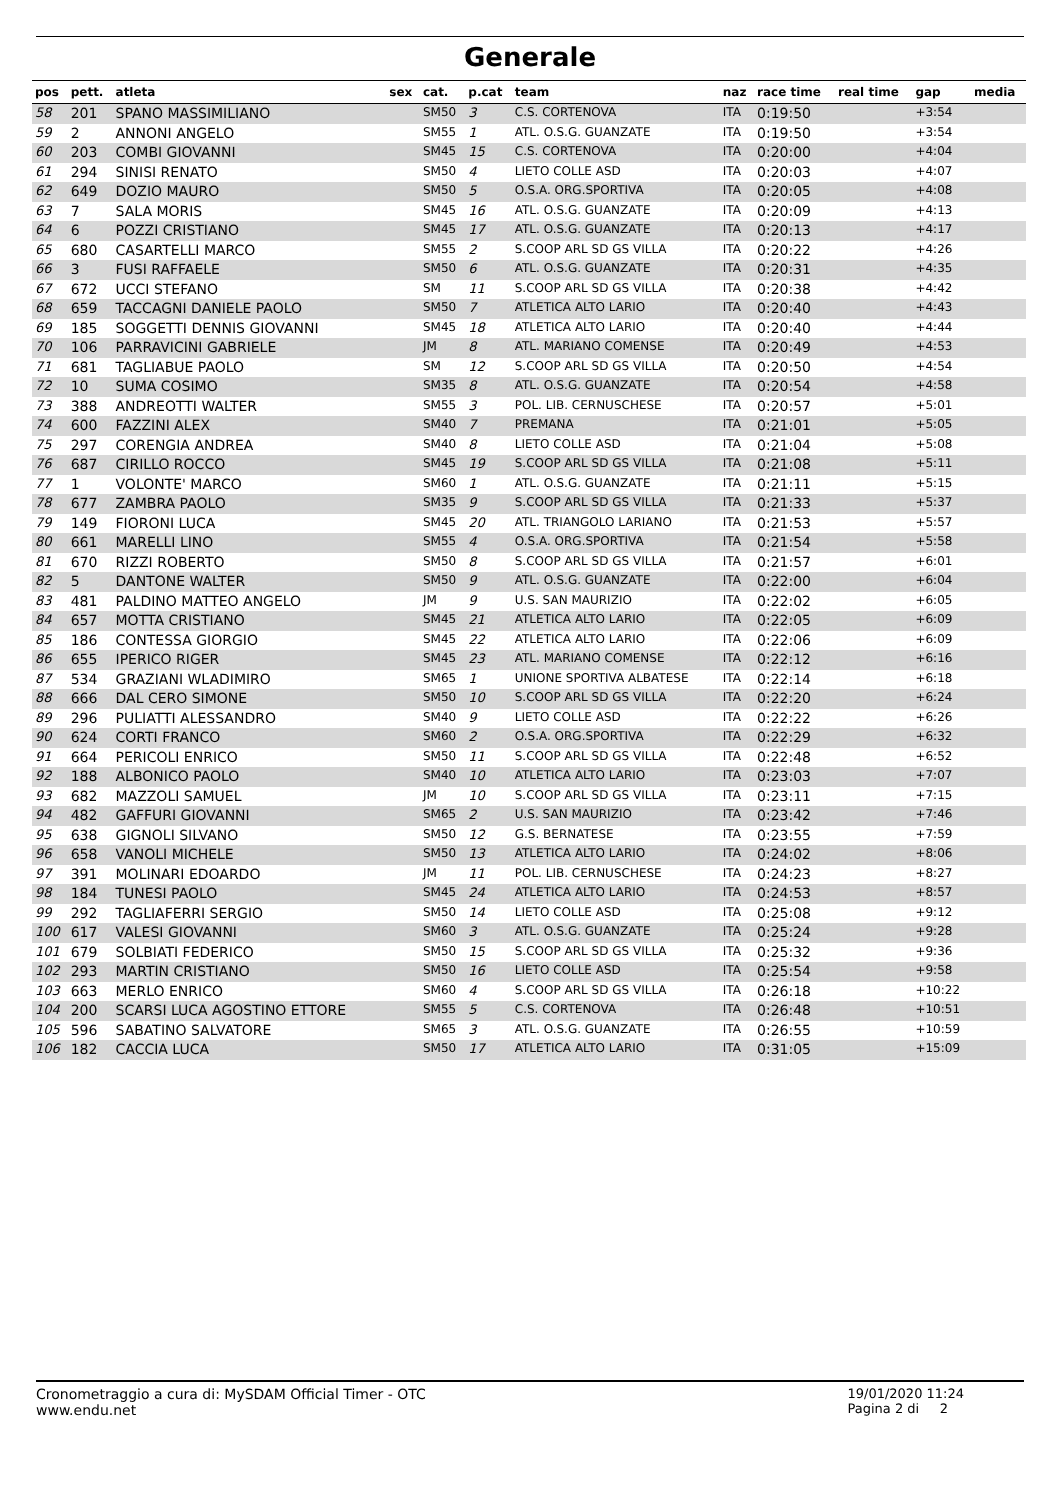Generale
| pos | pett. | atleta | sex | cat. | p.cat | team | naz | race time | real time | gap | media |
| --- | --- | --- | --- | --- | --- | --- | --- | --- | --- | --- | --- |
| 58 | 201 | SPANO MASSIMILIANO | | SM50 | 3 | C.S. CORTENOVA | ITA | 0:19:50 | | +3:54 | |
| 59 | 2 | ANNONI ANGELO | | SM55 | 1 | ATL. O.S.G. GUANZATE | ITA | 0:19:50 | | +3:54 | |
| 60 | 203 | COMBI GIOVANNI | | SM45 | 15 | C.S. CORTENOVA | ITA | 0:20:00 | | +4:04 | |
| 61 | 294 | SINISI RENATO | | SM50 | 4 | LIETO COLLE ASD | ITA | 0:20:03 | | +4:07 | |
| 62 | 649 | DOZIO MAURO | | SM50 | 5 | O.S.A. ORG.SPORTIVA | ITA | 0:20:05 | | +4:08 | |
| 63 | 7 | SALA MORIS | | SM45 | 16 | ATL. O.S.G. GUANZATE | ITA | 0:20:09 | | +4:13 | |
| 64 | 6 | POZZI CRISTIANO | | SM45 | 17 | ATL. O.S.G. GUANZATE | ITA | 0:20:13 | | +4:17 | |
| 65 | 680 | CASARTELLI MARCO | | SM55 | 2 | S.COOP ARL SD GS VILLA | ITA | 0:20:22 | | +4:26 | |
| 66 | 3 | FUSI RAFFAELE | | SM50 | 6 | ATL. O.S.G. GUANZATE | ITA | 0:20:31 | | +4:35 | |
| 67 | 672 | UCCI STEFANO | | SM | 11 | S.COOP ARL SD GS VILLA | ITA | 0:20:38 | | +4:42 | |
| 68 | 659 | TACCAGNI DANIELE PAOLO | | SM50 | 7 | ATLETICA ALTO LARIO | ITA | 0:20:40 | | +4:43 | |
| 69 | 185 | SOGGETTI DENNIS GIOVANNI | | SM45 | 18 | ATLETICA ALTO LARIO | ITA | 0:20:40 | | +4:44 | |
| 70 | 106 | PARRAVICINI GABRIELE | | JM | 8 | ATL. MARIANO COMENSE | ITA | 0:20:49 | | +4:53 | |
| 71 | 681 | TAGLIABUE PAOLO | | SM | 12 | S.COOP ARL SD GS VILLA | ITA | 0:20:50 | | +4:54 | |
| 72 | 10 | SUMA COSIMO | | SM35 | 8 | ATL. O.S.G. GUANZATE | ITA | 0:20:54 | | +4:58 | |
| 73 | 388 | ANDREOTTI WALTER | | SM55 | 3 | POL. LIB. CERNUSCHESE | ITA | 0:20:57 | | +5:01 | |
| 74 | 600 | FAZZINI ALEX | | SM40 | 7 | PREMANA | ITA | 0:21:01 | | +5:05 | |
| 75 | 297 | CORENGIA ANDREA | | SM40 | 8 | LIETO COLLE ASD | ITA | 0:21:04 | | +5:08 | |
| 76 | 687 | CIRILLO ROCCO | | SM45 | 19 | S.COOP ARL SD GS VILLA | ITA | 0:21:08 | | +5:11 | |
| 77 | 1 | VOLONTE' MARCO | | SM60 | 1 | ATL. O.S.G. GUANZATE | ITA | 0:21:11 | | +5:15 | |
| 78 | 677 | ZAMBRA PAOLO | | SM35 | 9 | S.COOP ARL SD GS VILLA | ITA | 0:21:33 | | +5:37 | |
| 79 | 149 | FIORONI LUCA | | SM45 | 20 | ATL. TRIANGOLO LARIANO | ITA | 0:21:53 | | +5:57 | |
| 80 | 661 | MARELLI LINO | | SM55 | 4 | O.S.A. ORG.SPORTIVA | ITA | 0:21:54 | | +5:58 | |
| 81 | 670 | RIZZI ROBERTO | | SM50 | 8 | S.COOP ARL SD GS VILLA | ITA | 0:21:57 | | +6:01 | |
| 82 | 5 | DANTONE WALTER | | SM50 | 9 | ATL. O.S.G. GUANZATE | ITA | 0:22:00 | | +6:04 | |
| 83 | 481 | PALDINO MATTEO ANGELO | | JM | 9 | U.S. SAN MAURIZIO | ITA | 0:22:02 | | +6:05 | |
| 84 | 657 | MOTTA CRISTIANO | | SM45 | 21 | ATLETICA ALTO LARIO | ITA | 0:22:05 | | +6:09 | |
| 85 | 186 | CONTESSA GIORGIO | | SM45 | 22 | ATLETICA ALTO LARIO | ITA | 0:22:06 | | +6:09 | |
| 86 | 655 | IPERICO RIGER | | SM45 | 23 | ATL. MARIANO COMENSE | ITA | 0:22:12 | | +6:16 | |
| 87 | 534 | GRAZIANI WLADIMIRO | | SM65 | 1 | UNIONE SPORTIVA ALBATESE | ITA | 0:22:14 | | +6:18 | |
| 88 | 666 | DAL CERO SIMONE | | SM50 | 10 | S.COOP ARL SD GS VILLA | ITA | 0:22:20 | | +6:24 | |
| 89 | 296 | PULIATTI ALESSANDRO | | SM40 | 9 | LIETO COLLE ASD | ITA | 0:22:22 | | +6:26 | |
| 90 | 624 | CORTI FRANCO | | SM60 | 2 | O.S.A. ORG.SPORTIVA | ITA | 0:22:29 | | +6:32 | |
| 91 | 664 | PERICOLI ENRICO | | SM50 | 11 | S.COOP ARL SD GS VILLA | ITA | 0:22:48 | | +6:52 | |
| 92 | 188 | ALBONICO PAOLO | | SM40 | 10 | ATLETICA ALTO LARIO | ITA | 0:23:03 | | +7:07 | |
| 93 | 682 | MAZZOLI SAMUEL | | JM | 10 | S.COOP ARL SD GS VILLA | ITA | 0:23:11 | | +7:15 | |
| 94 | 482 | GAFFURI GIOVANNI | | SM65 | 2 | U.S. SAN MAURIZIO | ITA | 0:23:42 | | +7:46 | |
| 95 | 638 | GIGNOLI SILVANO | | SM50 | 12 | G.S. BERNATESE | ITA | 0:23:55 | | +7:59 | |
| 96 | 658 | VANOLI MICHELE | | SM50 | 13 | ATLETICA ALTO LARIO | ITA | 0:24:02 | | +8:06 | |
| 97 | 391 | MOLINARI EDOARDO | | JM | 11 | POL. LIB. CERNUSCHESE | ITA | 0:24:23 | | +8:27 | |
| 98 | 184 | TUNESI PAOLO | | SM45 | 24 | ATLETICA ALTO LARIO | ITA | 0:24:53 | | +8:57 | |
| 99 | 292 | TAGLIAFERRI SERGIO | | SM50 | 14 | LIETO COLLE ASD | ITA | 0:25:08 | | +9:12 | |
| 100 | 617 | VALESI GIOVANNI | | SM60 | 3 | ATL. O.S.G. GUANZATE | ITA | 0:25:24 | | +9:28 | |
| 101 | 679 | SOLBIATI FEDERICO | | SM50 | 15 | S.COOP ARL SD GS VILLA | ITA | 0:25:32 | | +9:36 | |
| 102 | 293 | MARTIN CRISTIANO | | SM50 | 16 | LIETO COLLE ASD | ITA | 0:25:54 | | +9:58 | |
| 103 | 663 | MERLO ENRICO | | SM60 | 4 | S.COOP ARL SD GS VILLA | ITA | 0:26:18 | | +10:22 | |
| 104 | 200 | SCARSI LUCA AGOSTINO ETTORE | | SM55 | 5 | C.S. CORTENOVA | ITA | 0:26:48 | | +10:51 | |
| 105 | 596 | SABATINO SALVATORE | | SM65 | 3 | ATL. O.S.G. GUANZATE | ITA | 0:26:55 | | +10:59 | |
| 106 | 182 | CACCIA LUCA | | SM50 | 17 | ATLETICA ALTO LARIO | ITA | 0:31:05 | | +15:09 | |
Cronometraggio a cura di: MySDAM Official Timer - OTC
www.endu.net
19/01/2020 11:24
Pagina 2 di 2